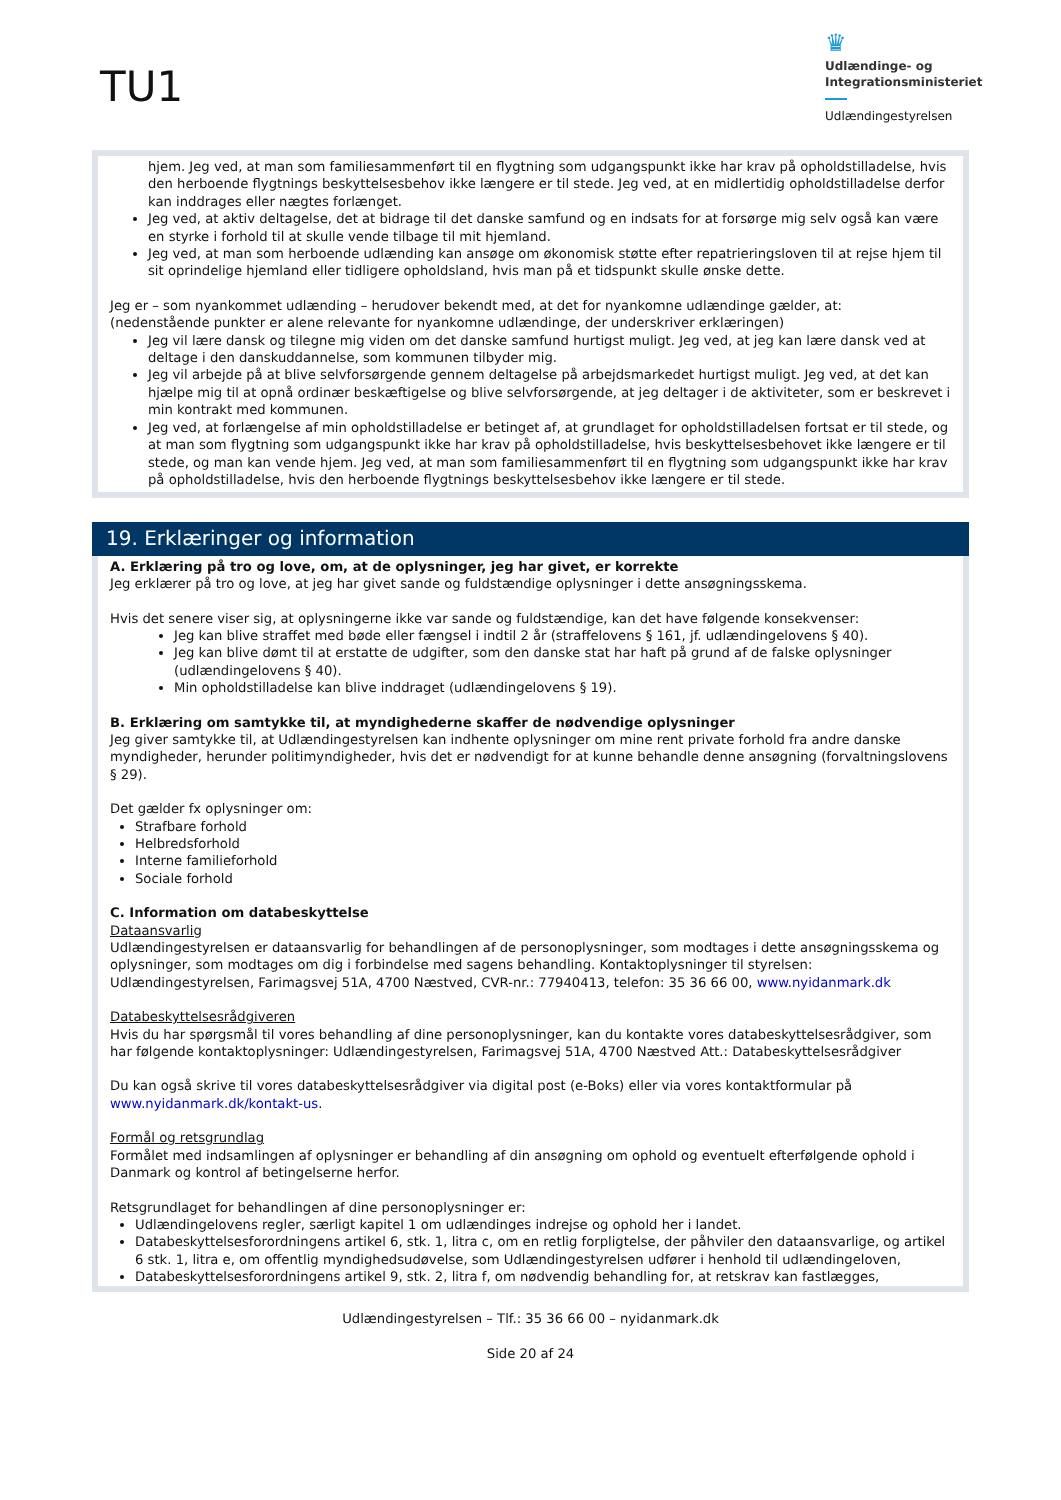TU1
♛
Udlændinge- og
Integrationsministeriet
Udlændingestyrelsen
hjem. Jeg ved, at man som familiesammenført til en flygtning som udgangspunkt ikke har krav på opholdstilladelse, hvis den herboende flygtnings beskyttelsesbehov ikke længere er til stede. Jeg ved, at en midlertidig opholdstilladelse derfor kan inddrages eller nægtes forlænget.
Jeg ved, at aktiv deltagelse, det at bidrage til det danske samfund og en indsats for at forsørge mig selv også kan være en styrke i forhold til at skulle vende tilbage til mit hjemland.
Jeg ved, at man som herboende udlænding kan ansøge om økonomisk støtte efter repatrieringsloven til at rejse hjem til sit oprindelige hjemland eller tidligere opholdsland, hvis man på et tidspunkt skulle ønske dette.
Jeg er – som nyankommet udlænding – herudover bekendt med, at det for nyankomne udlændinge gælder, at:
(nedenstående punkter er alene relevante for nyankomne udlændinge, der underskriver erklæringen)
Jeg vil lære dansk og tilegne mig viden om det danske samfund hurtigst muligt. Jeg ved, at jeg kan lære dansk ved at deltage i den danskuddannelse, som kommunen tilbyder mig.
Jeg vil arbejde på at blive selvforsørgende gennem deltagelse på arbejdsmarkedet hurtigst muligt. Jeg ved, at det kan hjælpe mig til at opnå ordinær beskæftigelse og blive selvforsørgende, at jeg deltager i de aktiviteter, som er beskrevet i min kontrakt med kommunen.
Jeg ved, at forlængelse af min opholdstilladelse er betinget af, at grundlaget for opholdstilladelsen fortsat er til stede, og at man som flygtning som udgangspunkt ikke har krav på opholdstilladelse, hvis beskyttelsesbehovet ikke længere er til stede, og man kan vende hjem. Jeg ved, at man som familiesammenført til en flygtning som udgangspunkt ikke har krav på opholdstilladelse, hvis den herboende flygtnings beskyttelsesbehov ikke længere er til stede.
19. Erklæringer og information
A. Erklæring på tro og love, om, at de oplysninger, jeg har givet, er korrekte
Jeg erklærer på tro og love, at jeg har givet sande og fuldstændige oplysninger i dette ansøgningsskema.
Hvis det senere viser sig, at oplysningerne ikke var sande og fuldstændige, kan det have følgende konsekvenser:
Jeg kan blive straffet med bøde eller fængsel i indtil 2 år (straffelovens § 161, jf. udlændingelovens § 40).
Jeg kan blive dømt til at erstatte de udgifter, som den danske stat har haft på grund af de falske oplysninger (udlændingelovens § 40).
Min opholdstilladelse kan blive inddraget (udlændingelovens § 19).
B. Erklæring om samtykke til, at myndighederne skaffer de nødvendige oplysninger
Jeg giver samtykke til, at Udlændingestyrelsen kan indhente oplysninger om mine rent private forhold fra andre danske myndigheder, herunder politimyndigheder, hvis det er nødvendigt for at kunne behandle denne ansøgning (forvaltningslovens § 29).
Det gælder fx oplysninger om:
Strafbare forhold
Helbredsforhold
Interne familieforhold
Sociale forhold
C. Information om databeskyttelse
Dataansvarlig
Udlændingestyrelsen er dataansvarlig for behandlingen af de personoplysninger, som modtages i dette ansøgningsskema og oplysninger, som modtages om dig i forbindelse med sagens behandling. Kontaktoplysninger til styrelsen: Udlændingestyrelsen, Farimagsvej 51A, 4700 Næstved, CVR-nr.: 77940413, telefon: 35 36 66 00, www.nyidanmark.dk
Databeskyttelsesrådgiveren
Hvis du har spørgsmål til vores behandling af dine personoplysninger, kan du kontakte vores databeskyttelsesrådgiver, som har følgende kontaktoplysninger: Udlændingestyrelsen, Farimagsvej 51A, 4700 Næstved Att.: Databeskyttelsesrådgiver
Du kan også skrive til vores databeskyttelsesrådgiver via digital post (e-Boks) eller via vores kontaktformular på www.nyidanmark.dk/kontakt-us.
Formål og retsgrundlag
Formålet med indsamlingen af oplysninger er behandling af din ansøgning om ophold og eventuelt efterfølgende ophold i Danmark og kontrol af betingelserne herfor.
Retsgrundlaget for behandlingen af dine personoplysninger er:
Udlændingelovens regler, særligt kapitel 1 om udlændinges indrejse og ophold her i landet.
Databeskyttelsesforordningens artikel 6, stk. 1, litra c, om en retlig forpligtelse, der påhviler den dataansvarlige, og artikel 6 stk. 1, litra e, om offentlig myndighedsudøvelse, som Udlændingestyrelsen udfører i henhold til udlændingeloven,
Databeskyttelsesforordningens artikel 9, stk. 2, litra f, om nødvendig behandling for, at retskrav kan fastlægges,
Udlændingestyrelsen – Tlf.: 35 36 66 00 – nyidanmark.dk
Side 20 af 24